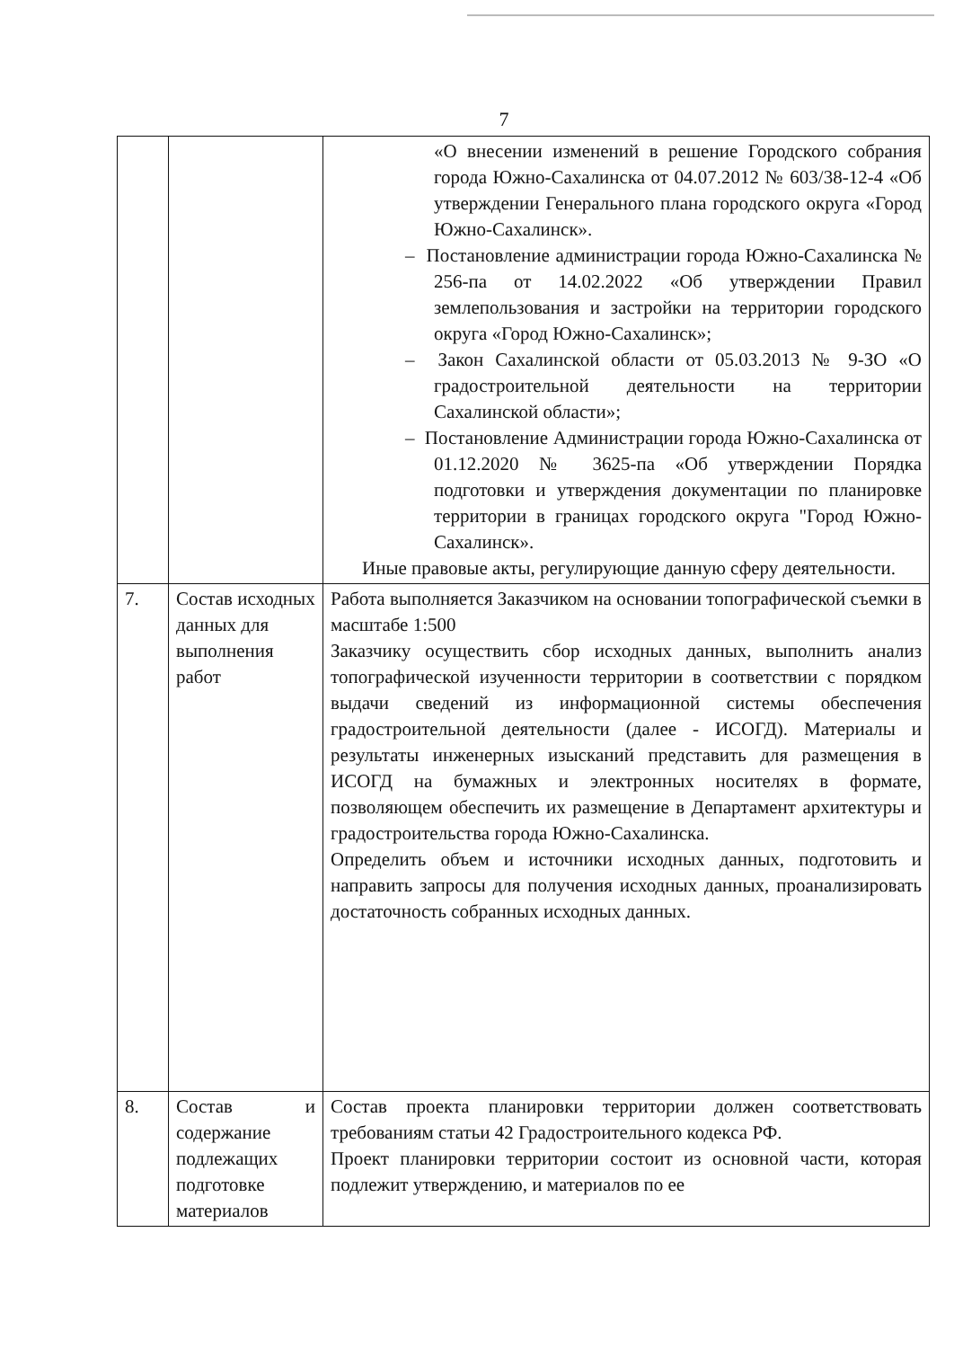7
| | | «О внесении изменений в решение Городского собрания города Южно-Сахалинска от 04.07.2012 № 603/38-12-4 «Об утверждении Генерального плана городского округа «Город Южно-Сахалинск». – Постановление администрации города Южно-Сахалинска № 256-па от 14.02.2022 «Об утверждении Правил землепользования и застройки на территории городского округа «Город Южно-Сахалинск»; – Закон Сахалинской области от 05.03.2013 № 9-ЗО «О градостроительной деятельности на территории Сахалинской области»; – Постановление Администрации города Южно-Сахалинска от 01.12.2020 № 3625-па «Об утверждении Порядка подготовки и утверждения документации по планировке территории в границах городского округа "Город Южно-Сахалинск». Иные правовые акты, регулирующие данную сферу деятельности. |
| 7. | Состав исходных данных для выполнения работ | Работа выполняется Заказчиком на основании топографической съемки в масштабе 1:500 Заказчику осуществить сбор исходных данных, выполнить анализ топографической изученности территории в соответствии с порядком выдачи сведений из информационной системы обеспечения градостроительной деятельности (далее - ИСОГД). Материалы и результаты инженерных изысканий представить для размещения в ИСОГД на бумажных и электронных носителях в формате, позволяющем обеспечить их размещение в Департамент архитектуры и градостроительства города Южно-Сахалинска. Определить объем и источники исходных данных, подготовить и направить запросы для получения исходных данных, проанализировать достаточность собранных исходных данных. |
| 8. | Состав и содержание подлежащих подготовке материалов | Состав проекта планировки территории должен соответствовать требованиям статьи 42 Градостроительного кодекса РФ. Проект планировки территории состоит из основной части, которая подлежит утверждению, и материалов по ее |